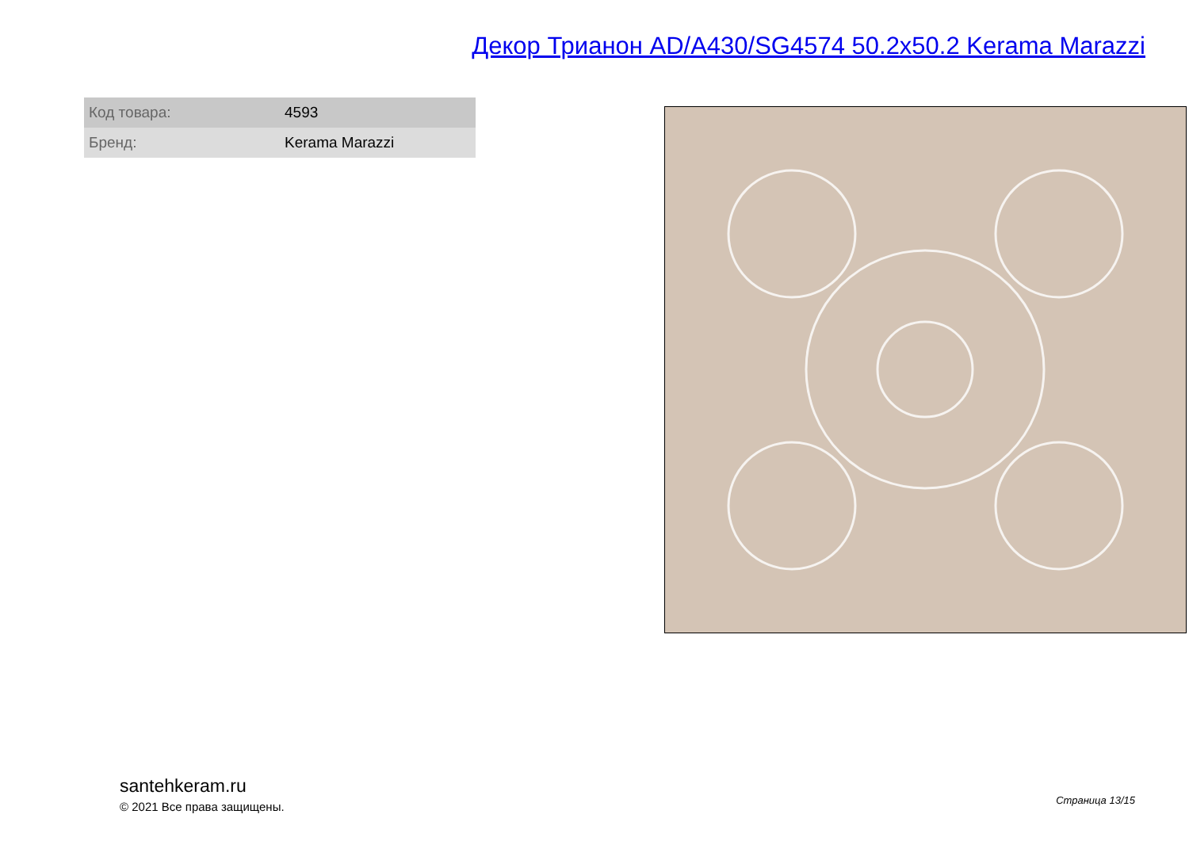Декор Трианон AD/A430/SG4574 50.2x50.2 Kerama Marazzi
| Код товара: | 4593 |
| Бренд: | Kerama Marazzi |
santehkeram.ru
© 2021 Все права защищены.
Страница 13/15